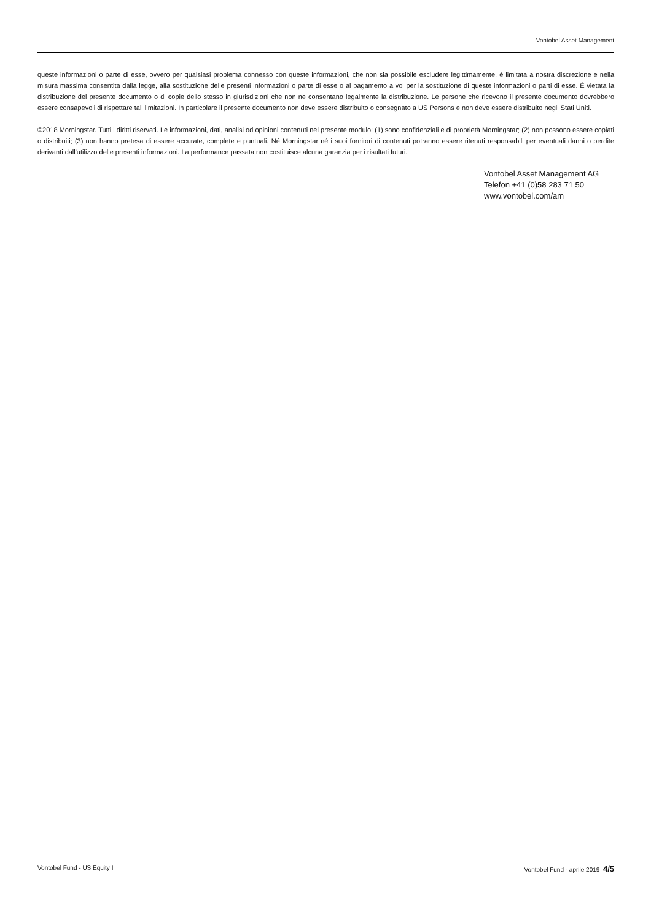Vontobel Asset Management
queste informazioni o parte di esse, ovvero per qualsiasi problema connesso con queste informazioni, che non sia possibile escludere legittimamente, è limitata a nostra discrezione e nella misura massima consentita dalla legge, alla sostituzione delle presenti informazioni o parte di esse o al pagamento a voi per la sostituzione di queste informazioni o parti di esse. È vietata la distribuzione del presente documento o di copie dello stesso in giurisdizioni che non ne consentano legalmente la distribuzione. Le persone che ricevono il presente documento dovrebbero essere consapevoli di rispettare tali limitazioni. In particolare il presente documento non deve essere distribuito o consegnato a US Persons e non deve essere distribuito negli Stati Uniti.
©2018 Morningstar. Tutti i diritti riservati. Le informazioni, dati, analisi od opinioni contenuti nel presente modulo: (1) sono confidenziali e di proprietà Morningstar; (2) non possono essere copiati o distribuiti; (3) non hanno pretesa di essere accurate, complete e puntuali. Né Morningstar né i suoi fornitori di contenuti potranno essere ritenuti responsabili per eventuali danni o perdite derivanti dall'utilizzo delle presenti informazioni. La performance passata non costituisce alcuna garanzia per i risultati futuri.
Vontobel Asset Management AG
Telefon +41 (0)58 283 71 50
www.vontobel.com/am
Vontobel Fund - US Equity I Vontobel Fund - aprile 2019 4/5